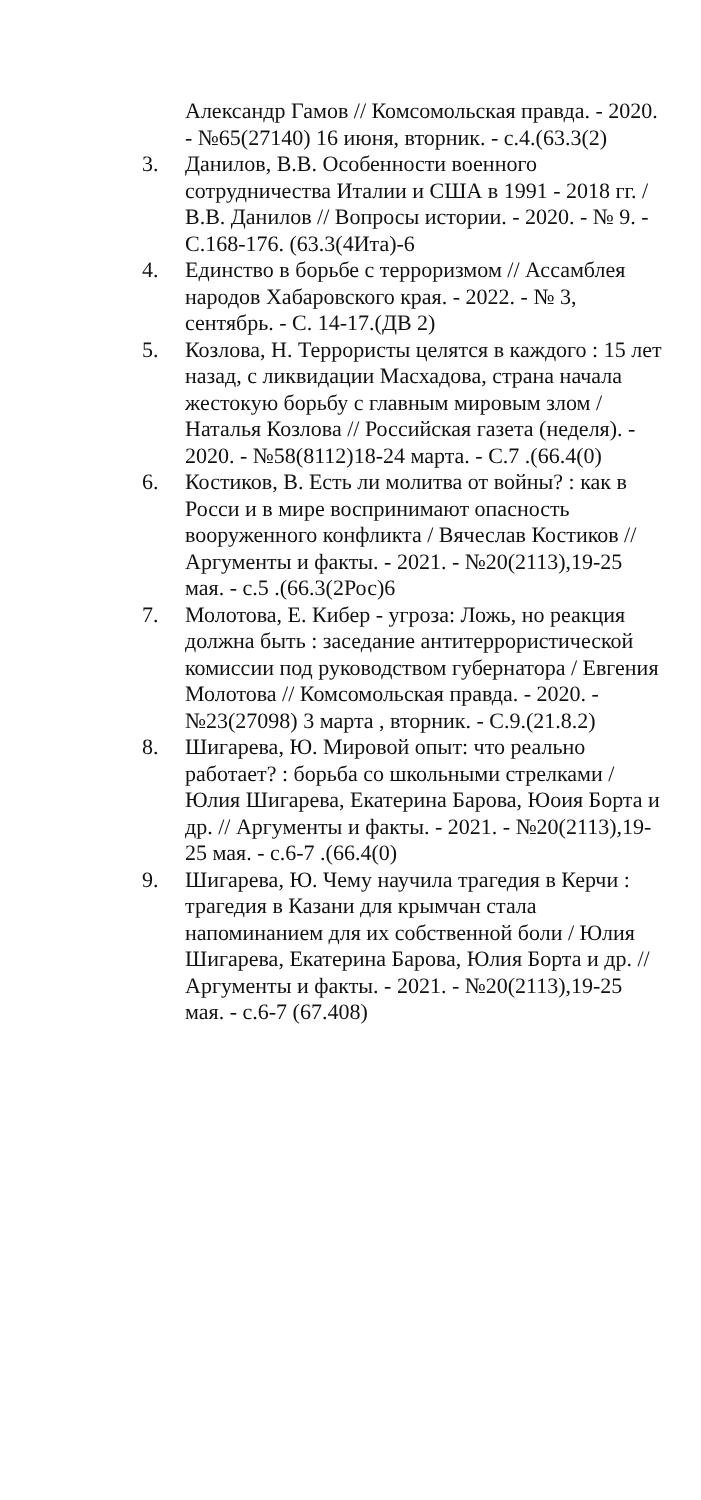Александр Гамов // Комсомольская правда. - 2020. - №65(27140) 16 июня, вторник. - с.4.(63.3(2)
3. Данилов, В.В. Особенности военного сотрудничества Италии и США в 1991 - 2018 гг. / В.В. Данилов // Вопросы истории. - 2020. - № 9. - С.168-176. (63.3(4Ита)-6
4. Единство в борьбе с терроризмом // Ассамблея народов Хабаровского края. - 2022. - № 3, сентябрь. - С. 14-17.(ДВ 2)
5. Козлова, Н. Террористы целятся в каждого : 15 лет назад, с ликвидации Масхадова, страна начала жестокую борьбу с главным мировым злом / Наталья Козлова // Российская газета (неделя). - 2020. - №58(8112)18-24 марта. - С.7 .(66.4(0)
6. Костиков, В. Есть ли молитва от войны? : как в Росси и в мире воспринимают опасность вооруженного конфликта / Вячеслав Костиков // Аргументы и факты. - 2021. - №20(2113),19-25 мая. - с.5 .(66.3(2Рос)6
7. Молотова, Е. Кибер - угроза: Ложь, но реакция должна быть : заседание антитеррористической комиссии под руководством губернатора / Евгения Молотова // Комсомольская правда. - 2020. - №23(27098) 3 марта , вторник. - С.9.(21.8.2)
8. Шигарева, Ю. Мировой опыт: что реально работает? : борьба со школьными стрелками / Юлия Шигарева, Екатерина Барова, Юоия Борта и др. // Аргументы и факты. - 2021. - №20(2113),19-25 мая. - с.6-7 .(66.4(0)
9. Шигарева, Ю. Чему научила трагедия в Керчи : трагедия в Казани для крымчан стала напоминанием для их собственной боли / Юлия Шигарева, Екатерина Барова, Юлия Борта и др. // Аргументы и факты. - 2021. - №20(2113),19-25 мая. - с.6-7 (67.408)